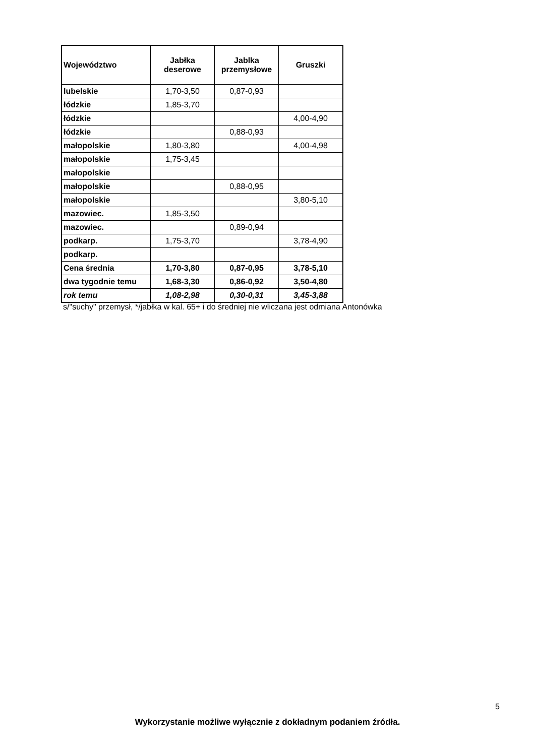| Województwo | Jabłka deserowe | Jablka przemysłowe | Gruszki |
| --- | --- | --- | --- |
| lubelskie | 1,70-3,50 | 0,87-0,93 | |
| łódzkie | 1,85-3,70 | | |
| łódzkie | | | 4,00-4,90 |
| łódzkie | | 0,88-0,93 | |
| małopolskie | 1,80-3,80 | | 4,00-4,98 |
| małopolskie | 1,75-3,45 | | |
| małopolskie | | | |
| małopolskie | | 0,88-0,95 | |
| małopolskie | | | 3,80-5,10 |
| mazowiec. | 1,85-3,50 | | |
| mazowiec. | | 0,89-0,94 | |
| podkarp. | 1,75-3,70 | | 3,78-4,90 |
| podkarp. | | | |
| Cena średnia | 1,70-3,80 | 0,87-0,95 | 3,78-5,10 |
| dwa tygodnie temu | 1,68-3,30 | 0,86-0,92 | 3,50-4,80 |
| rok temu | 1,08-2,98 | 0,30-0,31 | 3,45-3,88 |
s/"suchy" przemysł, */jabłka w kal. 65+ i do średniej nie wliczana jest odmiana Antonówka
5
Wykorzystanie możliwe wyłącznie z dokładnym podaniem źródła.